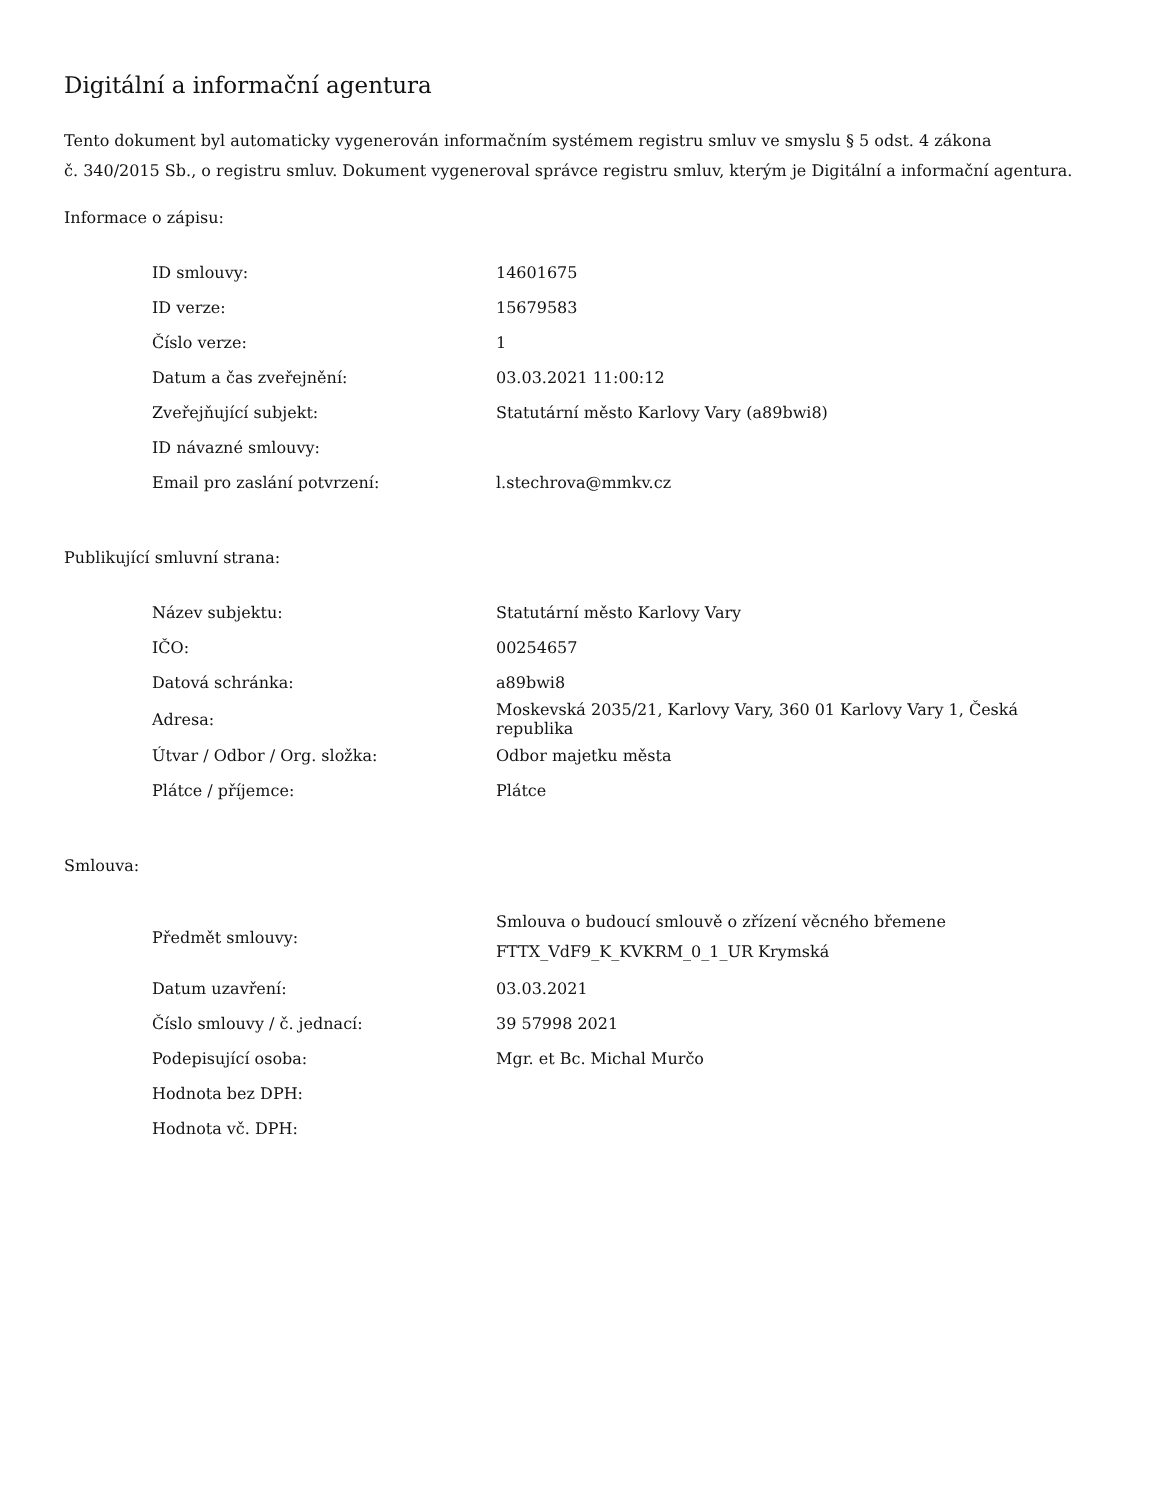Digitální a informační agentura
Tento dokument byl automaticky vygenerován informačním systémem registru smluv ve smyslu § 5 odst. 4 zákona
č. 340/2015 Sb., o registru smluv. Dokument vygeneroval správce registru smluv, kterým je Digitální a informační agentura.
Informace o zápisu:
| ID smlouvy: | 14601675 |
| ID verze: | 15679583 |
| Číslo verze: | 1 |
| Datum a čas zveřejnění: | 03.03.2021 11:00:12 |
| Zveřejňující subjekt: | Statutární město Karlovy Vary (a89bwi8) |
| ID návazné smlouvy: | |
| Email pro zaslání potvrzení: | l.stechrova@mmkv.cz |
Publikující smluvní strana:
| Název subjektu: | Statutární město Karlovy Vary |
| IČO: | 00254657 |
| Datová schránka: | a89bwi8 |
| Adresa: | Moskevská 2035/21, Karlovy Vary, 360 01 Karlovy Vary 1, Česká republika |
| Útvar / Odbor / Org. složka: | Odbor majetku města |
| Plátce / příjemce: | Plátce |
Smlouva:
| Předmět smlouvy: | Smlouva o budoucí smlouvě o zřízení věcného břemene FTTX_VdF9_K_KVKRM_0_1_UR Krymská |
| Datum uzavření: | 03.03.2021 |
| Číslo smlouvy / č. jednací: | 39 57998 2021 |
| Podepisující osoba: | Mgr. et Bc. Michal Murčo |
| Hodnota bez DPH: | |
| Hodnota vč. DPH: | |